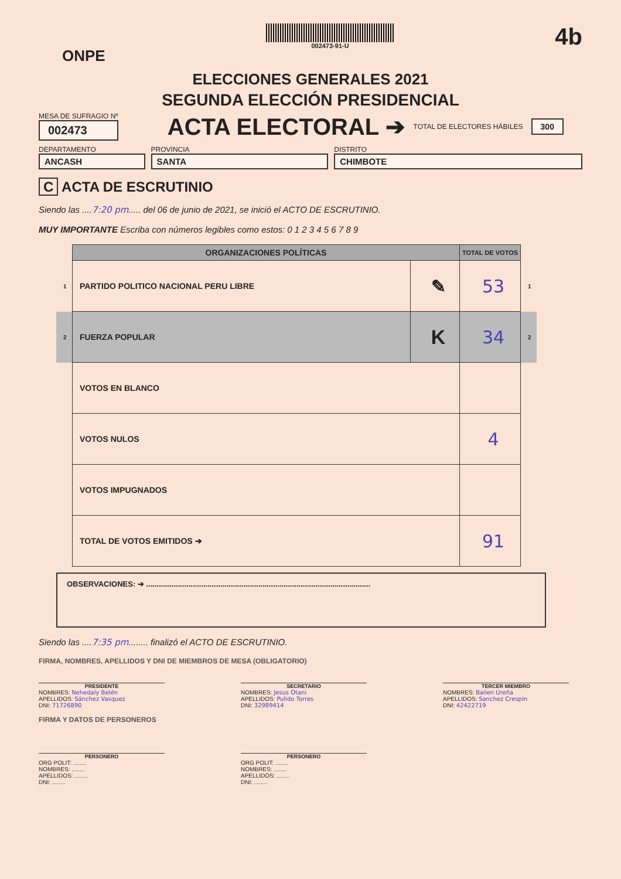ONPE
002473-91-U
4b
ELECCIONES GENERALES 2021
SEGUNDA ELECCIÓN PRESIDENCIAL
MESA DE SUFRAGIO Nº
002473
ACTA ELECTORAL ➔
TOTAL DE ELECTORES HÁBILES 300
DEPARTAMENTO
ANCASH
PROVINCIA
SANTA
DISTRITO
CHIMBOTE
C ACTA DE ESCRUTINIO
Siendo las ....7:20 pm..... del 06 de junio de 2021, se inició el ACTO DE ESCRUTINIO.
MUY IMPORTANTE Escriba con números legibles como estos: 0 1 2 3 4 5 6 7 8 9
| | ORGANIZACIONES POLÍTICAS | | TOTAL DE VOTOS | |
| 1 | PARTIDO POLITICO NACIONAL PERU LIBRE | ✎ | 53 | 1 |
| 2 | FUERZA POPULAR | K | 34 | 2 |
| | VOTOS EN BLANCO | | | |
| | VOTOS NULOS | | 4 | |
| | VOTOS IMPUGNADOS | | | |
| | TOTAL DE VOTOS EMITIDOS ➔ | | 91 | |
OBSERVACIONES: ➔ ..........................................................................................................
Siendo las ....7:35 pm........ finalizó el ACTO DE ESCRUTINIO.
FIRMA, NOMBRES, APELLIDOS Y DNI DE MIEMBROS DE MESA (OBLIGATORIO)
PRESIDENTE
NOMBRES: Nehedaly Belén
APELLIDOS: Sánchez Vasquez
DNI: 71726890
SECRETARIO
NOMBRES: Jesus Otani
APELLIDOS: Pulido Torres
DNI: 32989414
TERCER MIEMBRO
NOMBRES: Bailen Ureña
APELLIDOS: Sanchez Crespin
DNI: 42422719
FIRMA Y DATOS DE PERSONEROS
PERSONERO
ORG POLIT: ........
NOMBRES: ........
APELLIDOS: ........
DNI: ........
PERSONERO
ORG POLIT: ........
NOMBRES: ........
APELLIDOS: ........
DNI: ........